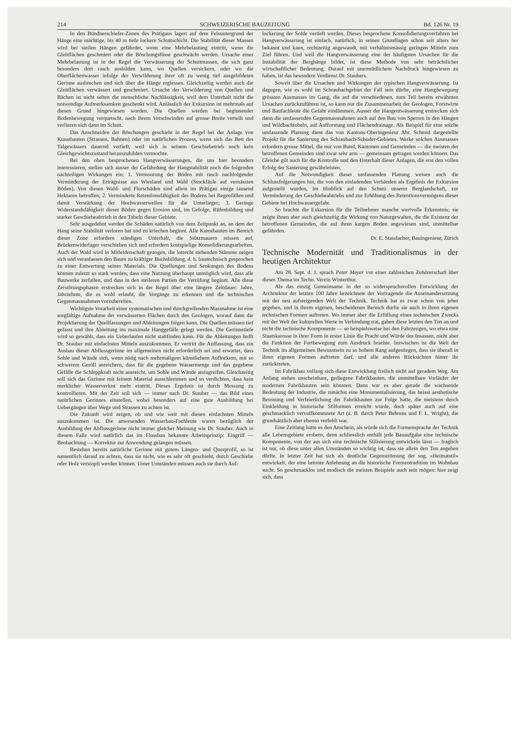214 SCHWEIZERISCHE BAUZEITUNG Bd. 126 Nr. 19
In den Bündnerschiefer-Zonen des Prätigaus lagert auf dem Felsuntergrund der Hänge eine mächtige, bis 40 m tiefe lockere Schuttschicht. Die Stabilität dieser Massen wird bei steilen Hängen gefährdet, wenn eine Mehrbelastung eintritt, wenn die Gleitflächen geschmiert oder die Böschungsfüsse geschwächt werden. Ursache einer Mehrbelastung ist in der Regel die Verwässerung der Schuttmassen, die sich ganz besonders dort rasch ausbilden kann, wo Quellen versickern, oder wo die Oberflächenwasser infolge der Verwilderung ihrer oft zu wenig tief ausgebildeten Gerinne ausbrechen und sich über die Hänge ergiessen. Gleichzeitig werden auch die Gleitflächen verwässert und geschmiert. Ursache der Verwilderung von Quellen und Bächen ist nicht selten die menschliche Nachlässigkeit, weil dem Unterhalt nicht die notwendige Aufmerksamkeit geschenkt wird. Anlässlich der Exkursion ist mehrmals auf diesen Grund hingewiesen worden. Die Quellen werden bei beginnender Bodenbewegung verquetscht, nach ihrem Verschwinden auf grosse Breite verteilt und verlieren sich dann im Schutt.
Das Anschneiden der Böschungen geschieht in der Regel bei der Anlage von Kunstbauten (Strassen, Bahnen) oder im natürlichen Prozess, wenn sich das Bett des Talgewässers dauernd vertieft, weil sich in seinem Geschiebetrieb noch kein Gleichgewichtszustand herauszubilden vermochte.
Bei den oben besprochenen Hangverwässerungen, die uns hier besonders interessieren, stellen sich ausser der Gefährdung der Hangstabilität noch die folgenden nachteiligen Wirkungen ein: 1. Vermoorung der Böden mit rasch nachfolgender Verminderung der Erträgnisse aus Wiesland und Wald (Stockfäule auf vernässten Böden). Von diesen Wald- und Flurschäden sind allein im Prätigau einige tausend Hektaren betroffen; 2. Verminderte Retentionsfähigkeit des Bodens bei Regenfällen und damit Verstärkung der Hochwasserwellen für die Unterlieger; 3. Geringe Widerstandsfähigkeit dieser Böden gegen Erosion und, im Gefolge, Rüfenbildung und starker Geschiebeabtrieb in den Tobeln dieser Gebiete.
Sehr ausgedehnt werden die Schäden natürlich von dem Zeitpunkt an, an dem der Hang seine Stabilität verloren hat und zu kriechen beginnt. Alle Kunstbauten im Bereich dieser Zone erfordern ständigen Unterhalt, die Stützmauern reissen auf, Brückenwiderlager verschieben sich und erfordern kostspielige Konsolidierungsarbeiten. Auch der Wald wird in Mitleidenschaft gezogen, die lotrecht stehenden Stämme neigen sich und veranlassen den Baum zu kräftiger Buchsbildung, d. h. bautechnisch gesprochen zu einer Entwertung seines Materials. Die Quellungen und Senkungen des Bodens können zuletzt so stark werden, dass eine Nutzung überhaupt unmöglich wird, dass alle Bauwerke zerfallen, und dass in den steileren Partien die Verrüfung beginnt. Alle diese Zerstörungsphasen erstrecken sich in der Regel über eine längere Zeitdauer: Jahre, Jahrzehnte, die es wohl erlaubt, die Vorgänge zu erkennen und die technischen Gegenmassnahmen vorzubereiten.
Wichtigste Vorarbeit einer systematischen und durchgreifenden Massnahme ist eine sorgfältige Aufnahme der verwässerten Flächen durch den Geologen, worauf dann die Projektierung der Quellfassungen und Ableitungen folgen kann. Die Quellen müssen tief gefasst und ihre Ableitung ins maximale Hanggefälle gelegt werden. Die Gerinnetiefe wird so gewählt, dass ein Ueberlaufen nicht stattfinden kann. Für die Ableitungen hofft Dr. Stauber mit einfachsten Mitteln auszukommen. Er vertritt die Auffassung, dass ein Ausbau dieser Abflussgerinne im allgemeinen nicht erforderlich sei und erwartet, dass Sohle und Wände sich, wenn nötig nach mehrmaligem künstlichem Auflockern, mit so schwerem Geröll anreichern, dass für die gegebene Wassermenge und das gegebene Gefälle die Schleppkraft nicht ausreicht, um Sohle und Wände anzugreifen. Gleichzeitig soll sich das Gerinne mit feinem Material ausschlemmen und so verdichten, dass kein merklicher Wasserverlust mehr eintritt. Dieses Ergebnis ist durch Messung zu kontrollieren. Mit der Zeit soll sich — immer nach Dr. Stauber — das Bild eines natürlichen Gerinnes einstellen, wobei besonders auf eine gute Ausbildung bei Uebergängen über Wege und Strassen zu achten ist.
Die Zukunft wird zeigen, ob und wie weit mit diesen einfachsten Mitteln auszukommen ist. Die anwesenden Wasserbau-Fachleute waren bezüglich der Ausbildung der Abflussgerinne nicht immer gleicher Meinung wie Dr. Stauber. Auch in diesem Falle wird natürlich das im Flussbau bekannte Arbeitsprinzip: Eingriff — Beobachtung — Korrektur zur Anwendung gelangen müssen.
Bestehen bereits natürliche Gerinne mit gutem Längen- und Querprofil, so ist namentlich darauf zu achten, dass sie nicht, wie es sehr oft geschieht, durch Geschiebe oder Holz verstopft werden können. Unter Umständen müssen auch sie durch Auf-
lockerung der Sohle vertieft werden. Dieses besprochene Konsolidierungsverfahren bei Hangverwässerung ist einfach, natürlich, in seinen Grundlagen schon seit alters her bekannt und kann, rechtzeitig angewandt, mit verhältnismässig geringen Mitteln zum Ziel führen. Und weil die Hangverwässerung eine der häufigsten Ursachen für die Instabilität der Berghänge bildet, ist diese Methode von sehr beträchtlicher wirtschaftlicher Bedeutung. Darauf mit unermüdlichem Nachdruck hingewiesen zu haben, ist das besondere Verdienst Dr. Staubers.
Soweit über die Ursachen und Wirkungen der typischen Hangverwässerung. Ist dagegen, wie es wohl im Schraubachgebiet der Fall sein dürfte, eine Hangbewegung grössten Ausmasses im Gang, die auf die verschiedenen, zum Teil bereits erwähnten Ursachen zurückzuführen ist, so kann nur die Zusammenarbeit der Geologen, Forstwirte und Baufachleute die Gefahr eindämmen. Ausser der Hangentwässerung erstrecken sich dann die umfassenden Gegenmassnahmen auch auf den Bau von Sperren in den Hängen und Wildbachtobeln, auf Aufforstung und Flächendrainage. Als Beispiel für eine solche umfassende Planung dient das von Kantons-Oberingenieur Abr. Schmid dargestellte Projekt für die Sanierung des Schraubach-Schuder-Gebietes. Werke solchen Ausmasses erfordern grosse Mittel, die nur von Bund, Kantonen und Gemeinden — die meisten der betroffenen Gemeinden sind zwar sehr arm — gemeinsam getragen werden können. Das Gleiche gilt auch für die Kontrolle und den Unterhalt dieser Anlagen, die erst den vollen Erfolg der Sanierung gewährleisten.
Auf die Notwendigkeit dieser umfassenden Planung weisen auch die Schlussfolgerungen hin, die von den einladenden Verbänden als Ergebnis der Exkursion aufgestellt wurden, im Hinblick auf den Schutz unserer Berglandschaft, zur Verminderung des Geschiebeabtriebs und zur Erhöhung des Retentionsvermögens dieser Gebiete bei Hochwassergefahr.
So brachte die Exkursion für die Teilnehmer manche wertvolle Erkenntnis; sie zeigte ihnen aber auch gleichzeitig die Wirkung von Naturgewalten, die die Existenz der betroffenen Gemeinden, die auf ihren kargen Boden angewiesen sind, unmittelbar gefährden.
Dr. E. Staudacher, Bauingenieur, Zürich
Technische Modernität und Traditionalismus in der heutigen Architektur
Am 28. Sept. d. J. sprach Peter Meyer vor einer zahlreichen Zuhörerschaft über dieses Thema im Techn. Verein Winterthur.
Als das einzig Gemeinsame in der so widerspruchsvollen Entwicklung der Architektur der letzten 100 Jahre bezeichnete der Vortragende die Auseinandersetzung mit der neu aufsteigenden Welt der Technik. Technik hat es zwar schon von jeher gegeben, und in ihrem eigenen, bescheidenen Bereich durfte sie auch in ihren eigenen technischen Formen auftreten. Wo immer aber die Erfüllung eines technischen Zwecks mit der Welt der kulturellen Werte in Verbindung trat, gaben diese letzten den Ton an und nicht die technische Komponente — so beispielsweise bei den Fahrzeugen, wo etwa eine Staatskarosse in ihrer Form in erster Linie die Pracht und Würde des Insassen, nicht aber die Funktion der Fortbewegung zum Ausdruck brachte. Inzwischen ist die Welt der Technik im allgemeinen Bewusstsein zu so hohem Rang aufgestiegen, dass sie überall in ihren eigenen Formen auftreten darf, und alle anderen Rücksichten hinter ihr zurücktreten.
Im Fabrikbau vollzog sich diese Entwicklung freilich nicht auf geradem Weg. Am Anfang stehen unscheinbare, gediegene Fabrikbauten, die unmittelbare Vorläufer der modernen Fabrikbauten sein könnten. Dann war es aber gerade die wachsende Bedeutung der Industrie, die zunächst eine Monumentalisierung, das heisst aesthetische Betonung und Verfeierlichung der Fabrikbauten zur Folge hatte, die meistens durch Einkleidung in historische Stilformen erreicht wurde, doch später auch auf eine geschmacklich vervollkommnete Art (z. B. durch Peter Behrens und F. L. Wright), die grundsätzlich aber ebenso verfehlt war.
Eine Zeitlang hatte es den Anschein, als würde sich die Formensprache der Technik alle Lebensgebiete erobern, denn schliesslich enthält jede Bauaufgabe eine technische Komponente, von der aus sich eine technische Stilisierung entwickeln lässt — fraglich ist nur, ob diese unter allen Umständen so wichtig ist, dass sie allein den Ton angeben dürfte. In letzter Zeit hat sich als deutliche Gegenströmung der sog. «Heimatstil» entwickelt, der eine betonte Anlehnung an die historische Formentradition im Wohnbau sucht. So geschmacklos und modisch die meisten Beispiele auch sein mögen: hier zeigt sich, dass